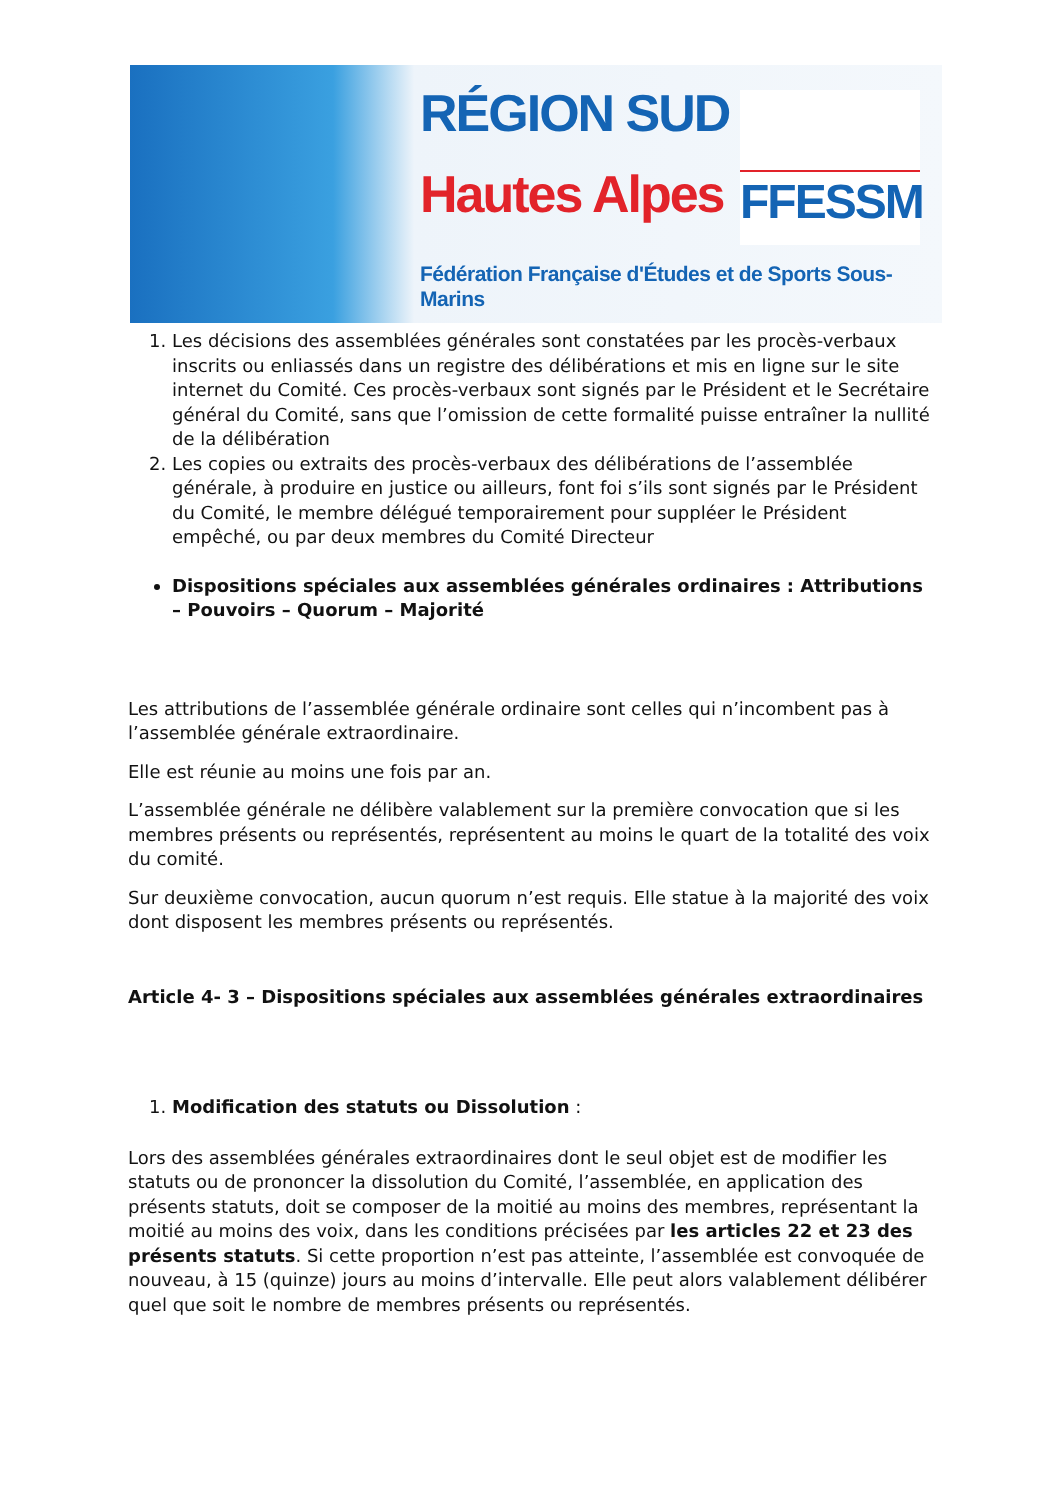RÉGION SUD
Hautes Alpes
FFESSM
Fédération Française d'Études et de Sports Sous-Marins
1. Les décisions des assemblées générales sont constatées par les procès-verbaux inscrits ou enliassés dans un registre des délibérations et mis en ligne sur le site internet du Comité. Ces procès-verbaux sont signés par le Président et le Secrétaire général du Comité, sans que l’omission de cette formalité puisse entraîner la nullité de la délibération
2. Les copies ou extraits des procès-verbaux des délibérations de l’assemblée générale, à produire en justice ou ailleurs, font foi s’ils sont signés par le Président du Comité, le membre délégué temporairement pour suppléer le Président empêché, ou par deux membres du Comité Directeur
Dispositions spéciales aux assemblées générales ordinaires : Attributions – Pouvoirs – Quorum – Majorité
Les attributions de l’assemblée générale ordinaire sont celles qui n’incombent pas à l’assemblée générale extraordinaire.
Elle est réunie au moins une fois par an.
L’assemblée générale ne délibère valablement sur la première convocation que si les membres présents ou représentés, représentent au moins le quart de la totalité des voix du comité.
Sur deuxième convocation, aucun quorum n’est requis. Elle statue à la majorité des voix dont disposent les membres présents ou représentés.
Article 4- 3 – Dispositions spéciales aux assemblées générales extraordinaires
1. Modification des statuts ou Dissolution :
Lors des assemblées générales extraordinaires dont le seul objet est de modifier les statuts ou de prononcer la dissolution du Comité, l’assemblée, en application des présents statuts, doit se composer de la moitié au moins des membres, représentant la moitié au moins des voix, dans les conditions précisées par les articles 22 et 23 des présents statuts. Si cette proportion n’est pas atteinte, l’assemblée est convoquée de nouveau, à 15 (quinze) jours au moins d’intervalle. Elle peut alors valablement délibérer quel que soit le nombre de membres présents ou représentés.